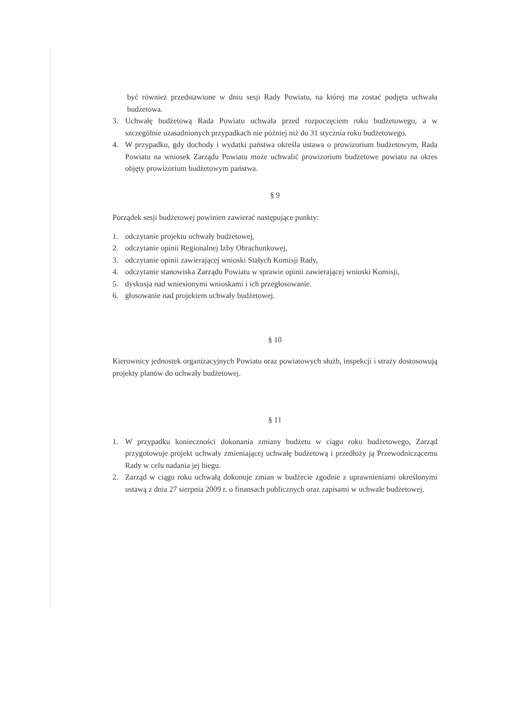być również przedstawione w dniu sesji Rady Powiatu, na której ma zostać podjęta uchwała budżetowa.
3. Uchwałę budżetową Rada Powiatu uchwala przed rozpoczęciem roku budżetowego, a w szczególnie uzasadnionych przypadkach nie później niż do 31 stycznia roku budżetowego.
4. W przypadku, gdy dochody i wydatki państwa określa ustawa o prowizorium budżetowym, Rada Powiatu na wniosek Zarządu Powiatu może uchwalić prowizorium budżetowe powiatu na okres objęty prowizorium budżetowym państwa.
§ 9
Porządek sesji budżetowej powinien zawierać następujące punkty:
1. odczytanie projektu uchwały budżetowej,
2. odczytanie opinii Regionalnej Izby Obrachunkowej,
3. odczytanie opinii zawierającej wnioski Stałych Komisji Rady,
4. odczytanie stanowiska Zarządu Powiatu w sprawie opinii zawierającej wnioski Komisji,
5. dyskusja nad wniesionymi wnioskami i ich przegłosowanie.
6. głosowanie nad projektem uchwały budżetowej.
§ 10
Kierownicy jednostek organizacyjnych Powiatu oraz powiatowych służb, inspekcji i straży dostosowują projekty planów do uchwały budżetowej.
§ 11
1. W przypadku konieczności dokonania zmiany budżetu w ciągu roku budżetowego, Zarząd przygotowuje projekt uchwały zmieniającej uchwałę budżetową i przedłoży ją Przewodniczącemu Rady w celu nadania jej biegu.
2. Zarząd w ciągu roku uchwałą dokonuje zmian w budżecie zgodnie z uprawnieniami określonymi ustawą z dnia 27 sierpnia 2009 r. o finansach publicznych oraz zapisami w uchwale budżetowej.